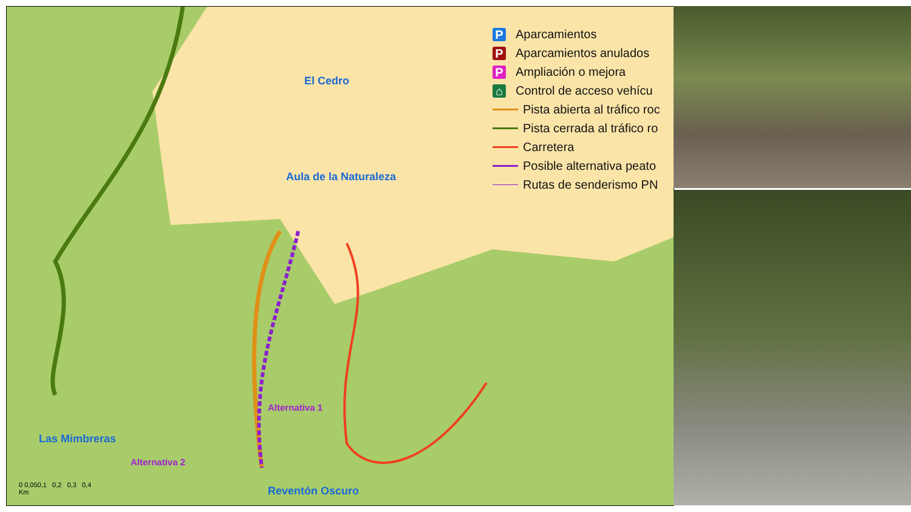P Aparcamientos
P Aparcamientos anulados
P Ampliación o mejora
⌂ Control de acceso vehícu
Pista abierta al tráfico roc
Pista cerrada al tráfico ro
Carretera
Posible alternativa peato
Rutas de senderismo PN
El Cedro
Aula de la Naturaleza
Las Mimbreras
Reventón Oscuro
Alternativa 1
Alternativa 2
0 0,050,1 0,2 0,3 0,4
Km